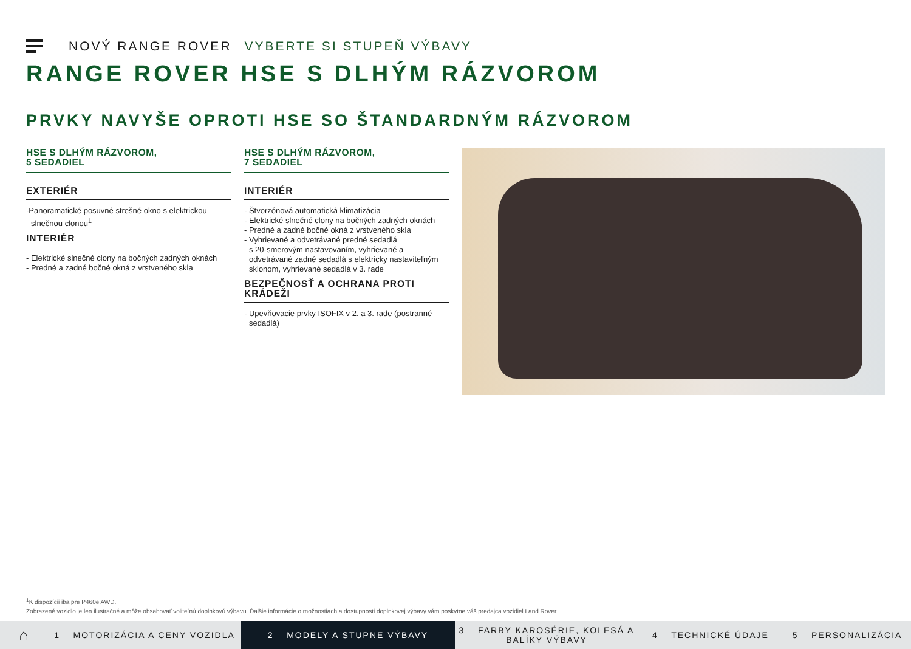NOVÝ RANGE ROVER VYBERTE SI STUPEŇ VÝBAVY
RANGE ROVER HSE S DLHÝM RÁZVOROM
PRVKY NAVYŠE OPROTI HSE SO ŠTANDARDNÝM RÁZVOROM
HSE S DLHÝM RÁZVOROM,
5 SEDADIEL
EXTERIÉR
-Panoramatické posuvné strešné okno s elektrickou
slnečnou clonou<sup>1</sup>
INTERIÉR
- Elektrické slnečné clony na bočných zadných oknách
- Predné a zadné bočné okná z vrstveného skla
HSE S DLHÝM RÁZVOROM,
7 SEDADIEL
INTERIÉR
- Štvorzónová automatická klimatizácia
- Elektrické slnečné clony na bočných zadných oknách
- Predné a zadné bočné okná z vrstveného skla
- Vyhrievané a odvetrávané predné sedadlá
s 20-smerovým nastavovaním, vyhrievané a
odvetrávané zadné sedadlá s elektricky nastaviteľným
sklonom, vyhrievané sedadlá v 3. rade
BEZPEČNOSŤ A OCHRANA PROTI KRÁDEŽI
- Upevňovacie prvky ISOFIX v 2. a 3. rade (postranné
sedadlá)
<sup>1</sup> K dispozícii iba pre P460e AWD.
Zobrazené vozidlo je len ilustračné a môže obsahovať voliteľnú doplnkovú výbavu. Ďalšie informácie o možnostiach a dostupnosti doplnkovej výbavy vám poskytne váš predajca vozidiel Land Rover.
⌂
1 – MOTORIZÁCIA A CENY VOZIDLA
2 – MODELY A STUPNE VÝBAVY
3 – FARBY KAROSÉRIE, KOLESÁ A BALÍKY VÝBAVY
4 – TECHNICKÉ ÚDAJE 5 – PERSONALIZÁCIA